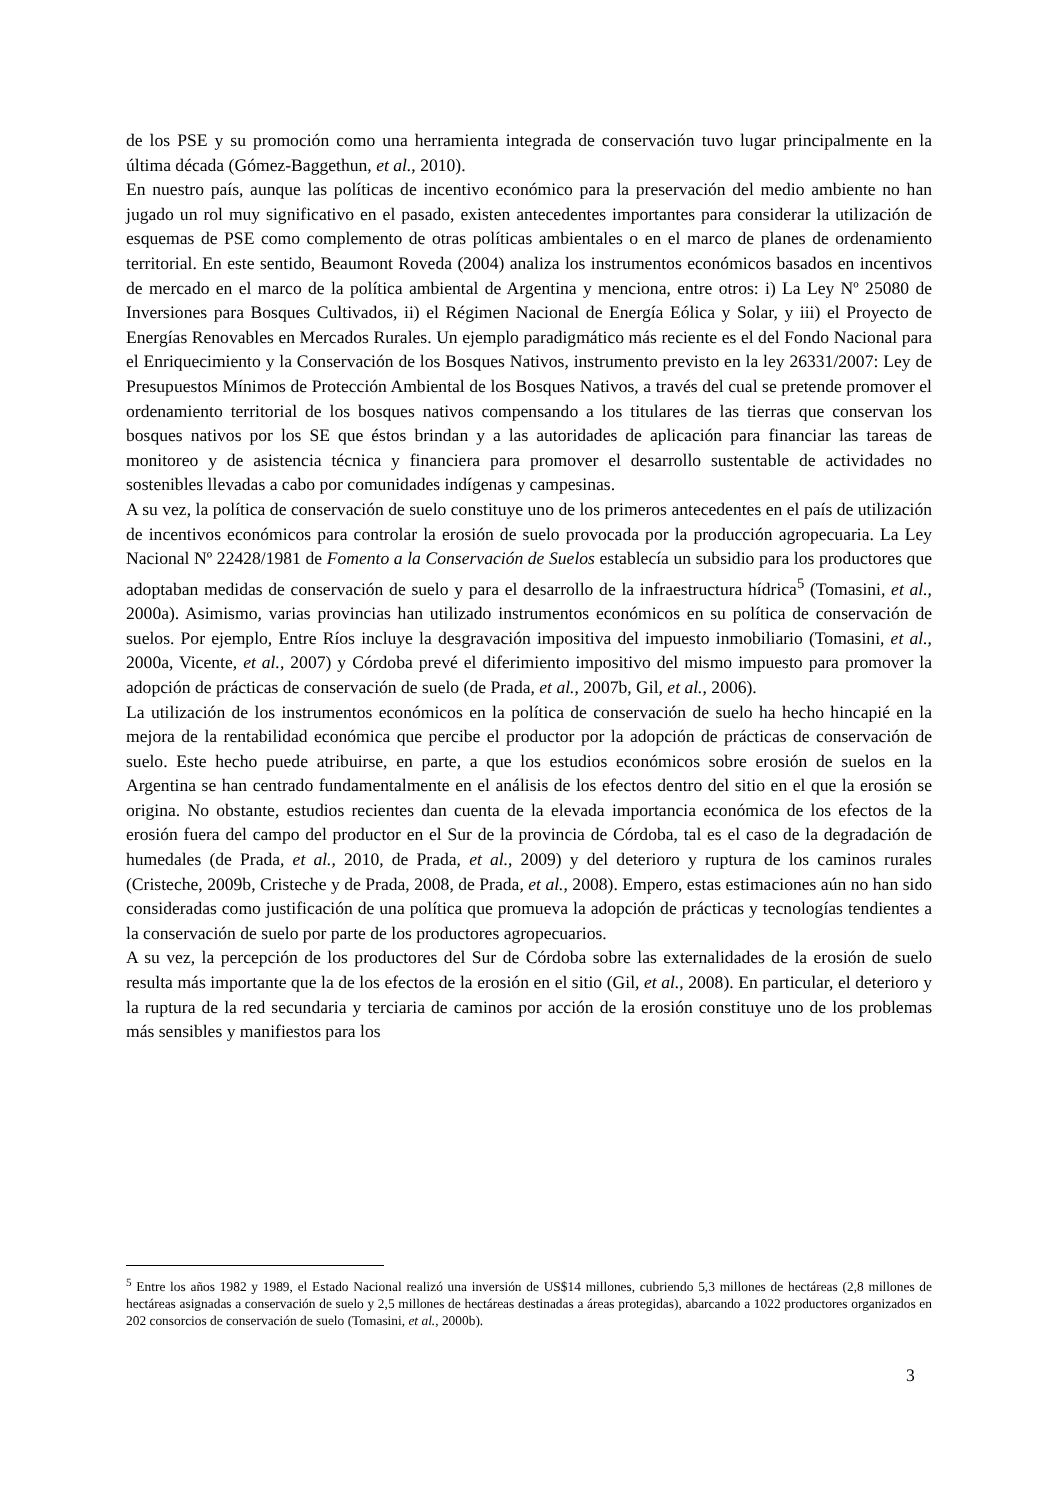de los PSE y su promoción como una herramienta integrada de conservación tuvo lugar principalmente en la última década (Gómez-Baggethun, et al., 2010).
En nuestro país, aunque las políticas de incentivo económico para la preservación del medio ambiente no han jugado un rol muy significativo en el pasado, existen antecedentes importantes para considerar la utilización de esquemas de PSE como complemento de otras políticas ambientales o en el marco de planes de ordenamiento territorial. En este sentido, Beaumont Roveda (2004) analiza los instrumentos económicos basados en incentivos de mercado en el marco de la política ambiental de Argentina y menciona, entre otros: i) La Ley Nº 25080 de Inversiones para Bosques Cultivados, ii) el Régimen Nacional de Energía Eólica y Solar, y iii) el Proyecto de Energías Renovables en Mercados Rurales. Un ejemplo paradigmático más reciente es el del Fondo Nacional para el Enriquecimiento y la Conservación de los Bosques Nativos, instrumento previsto en la ley 26331/2007: Ley de Presupuestos Mínimos de Protección Ambiental de los Bosques Nativos, a través del cual se pretende promover el ordenamiento territorial de los bosques nativos compensando a los titulares de las tierras que conservan los bosques nativos por los SE que éstos brindan y a las autoridades de aplicación para financiar las tareas de monitoreo y de asistencia técnica y financiera para promover el desarrollo sustentable de actividades no sostenibles llevadas a cabo por comunidades indígenas y campesinas.
A su vez, la política de conservación de suelo constituye uno de los primeros antecedentes en el país de utilización de incentivos económicos para controlar la erosión de suelo provocada por la producción agropecuaria. La Ley Nacional Nº 22428/1981 de Fomento a la Conservación de Suelos establecía un subsidio para los productores que adoptaban medidas de conservación de suelo y para el desarrollo de la infraestructura hídrica<sup>5</sup> (Tomasini, et al., 2000a). Asimismo, varias provincias han utilizado instrumentos económicos en su política de conservación de suelos. Por ejemplo, Entre Ríos incluye la desgravación impositiva del impuesto inmobiliario (Tomasini, et al., 2000a, Vicente, et al., 2007) y Córdoba prevé el diferimiento impositivo del mismo impuesto para promover la adopción de prácticas de conservación de suelo (de Prada, et al., 2007b, Gil, et al., 2006).
La utilización de los instrumentos económicos en la política de conservación de suelo ha hecho hincapié en la mejora de la rentabilidad económica que percibe el productor por la adopción de prácticas de conservación de suelo. Este hecho puede atribuirse, en parte, a que los estudios económicos sobre erosión de suelos en la Argentina se han centrado fundamentalmente en el análisis de los efectos dentro del sitio en el que la erosión se origina. No obstante, estudios recientes dan cuenta de la elevada importancia económica de los efectos de la erosión fuera del campo del productor en el Sur de la provincia de Córdoba, tal es el caso de la degradación de humedales (de Prada, et al., 2010, de Prada, et al., 2009) y del deterioro y ruptura de los caminos rurales (Cristeche, 2009b, Cristeche y de Prada, 2008, de Prada, et al., 2008). Empero, estas estimaciones aún no han sido consideradas como justificación de una política que promueva la adopción de prácticas y tecnologías tendientes a la conservación de suelo por parte de los productores agropecuarios.
A su vez, la percepción de los productores del Sur de Córdoba sobre las externalidades de la erosión de suelo resulta más importante que la de los efectos de la erosión en el sitio (Gil, et al., 2008). En particular, el deterioro y la ruptura de la red secundaria y terciaria de caminos por acción de la erosión constituye uno de los problemas más sensibles y manifiestos para los
<sup>5</sup> Entre los años 1982 y 1989, el Estado Nacional realizó una inversión de US$14 millones, cubriendo 5,3 millones de hectáreas (2,8 millones de hectáreas asignadas a conservación de suelo y 2,5 millones de hectáreas destinadas a áreas protegidas), abarcando a 1022 productores organizados en 202 consorcios de conservación de suelo (Tomasini, et al., 2000b).
3